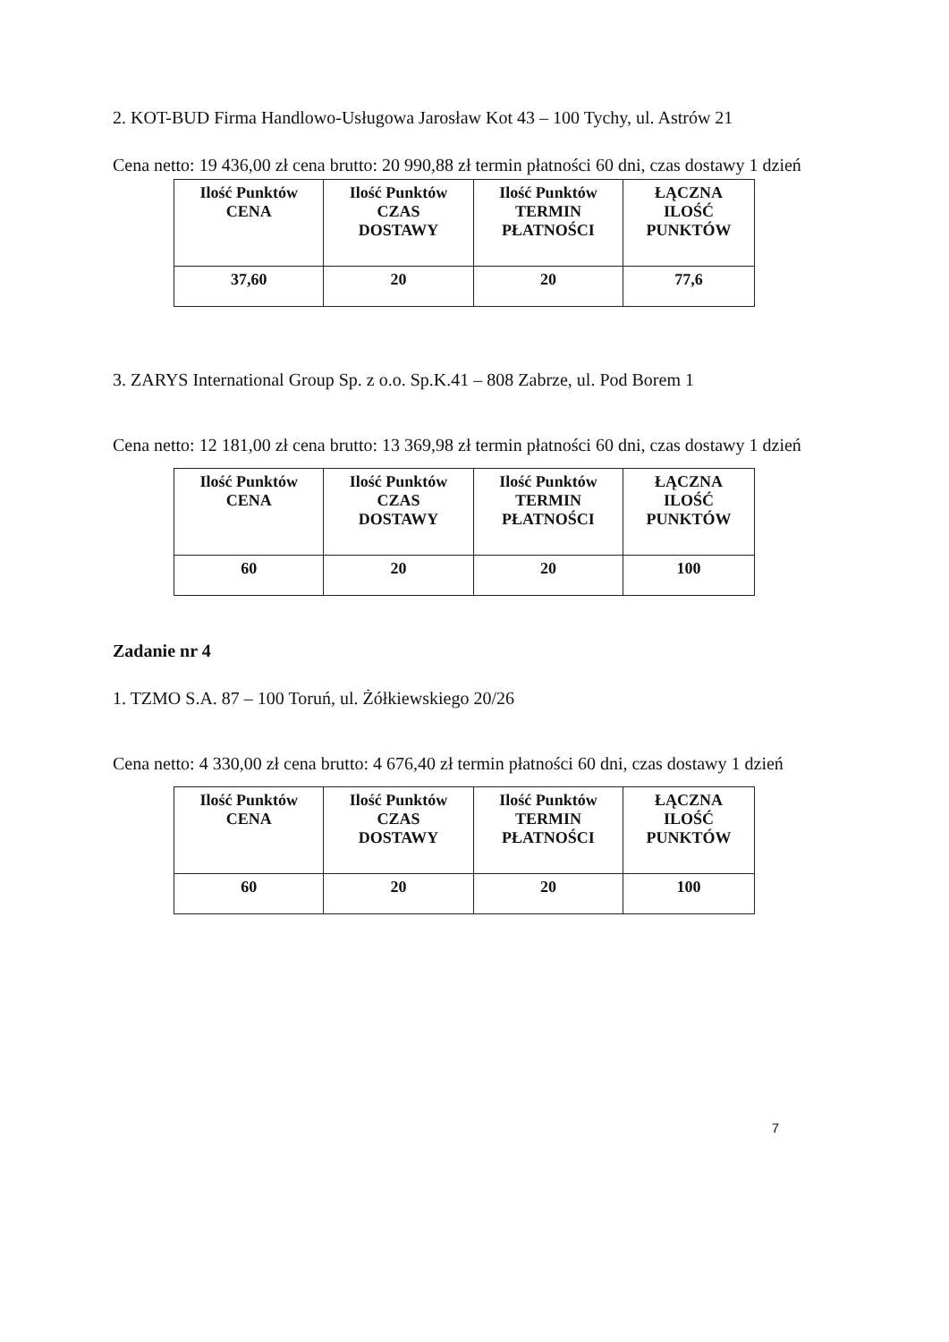2. KOT-BUD Firma Handlowo-Usługowa Jarosław Kot 43 – 100 Tychy, ul. Astrów 21
Cena netto: 19 436,00 zł cena brutto: 20 990,88 zł termin płatności 60 dni, czas dostawy 1 dzień
| Ilość Punktów CENA | Ilość Punktów CZAS DOSTAWY | Ilość Punktów TERMIN PŁATNOŚCI | ŁĄCZNA ILOŚĆ PUNKTÓW |
| --- | --- | --- | --- |
| 37,60 | 20 | 20 | 77,6 |
3. ZARYS International Group Sp. z o.o. Sp.K.41 – 808 Zabrze, ul. Pod Borem 1
Cena netto: 12 181,00 zł cena brutto: 13 369,98 zł termin płatności 60 dni, czas dostawy 1 dzień
| Ilość Punktów CENA | Ilość Punktów CZAS DOSTAWY | Ilość Punktów TERMIN PŁATNOŚCI | ŁĄCZNA ILOŚĆ PUNKTÓW |
| --- | --- | --- | --- |
| 60 | 20 | 20 | 100 |
Zadanie nr 4
1. TZMO S.A. 87 – 100 Toruń, ul. Żółkiewskiego 20/26
Cena netto: 4 330,00 zł cena brutto: 4 676,40 zł termin płatności 60 dni, czas dostawy 1 dzień
| Ilość Punktów CENA | Ilość Punktów CZAS DOSTAWY | Ilość Punktów TERMIN PŁATNOŚCI | ŁĄCZNA ILOŚĆ PUNKTÓW |
| --- | --- | --- | --- |
| 60 | 20 | 20 | 100 |
7